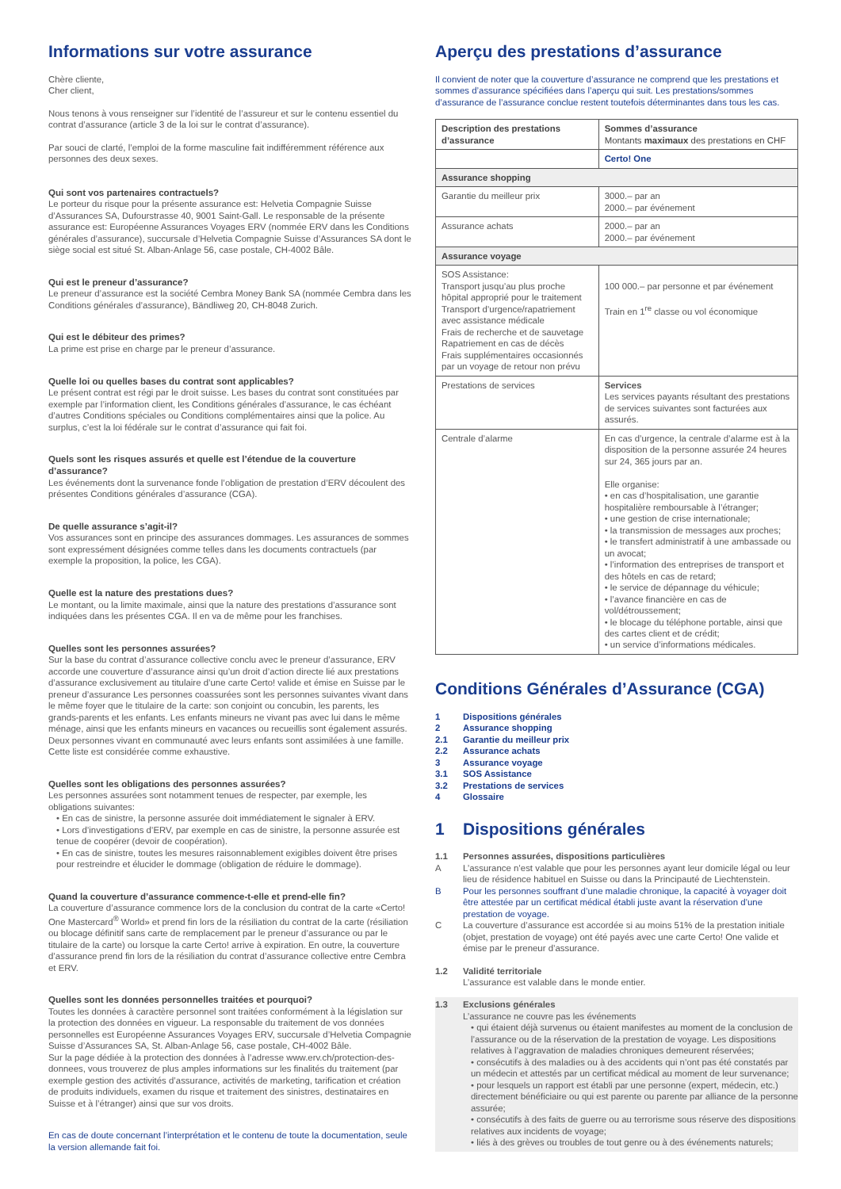Informations sur votre assurance
Chère cliente,
Cher client,
Nous tenons à vous renseigner sur l’identité de l’assureur et sur le contenu essentiel du contrat d’assurance (article 3 de la loi sur le contrat d’assurance).
Par souci de clarté, l’emploi de la forme masculine fait indifféremment référence aux personnes des deux sexes.
Qui sont vos partenaires contractuels?
Le porteur du risque pour la présente assurance est: Helvetia Compagnie Suisse d’Assurances SA, Dufourstrasse 40, 9001 Saint-Gall. Le responsable de la présente assurance est: Européenne Assurances Voyages ERV (nommée ERV dans les Conditions générales d’assurance), succursale d’Helvetia Compagnie Suisse d’Assurances SA dont le siège social est situé St. Alban-Anlage 56, case postale, CH-4002 Bâle.
Qui est le preneur d’assurance?
Le preneur d’assurance est la société Cembra Money Bank SA (nommée Cembra dans les Conditions générales d’assurance), Bändliweg 20, CH-8048 Zurich.
Qui est le débiteur des primes?
La prime est prise en charge par le preneur d’assurance.
Quelle loi ou quelles bases du contrat sont applicables?
Le présent contrat est régi par le droit suisse. Les bases du contrat sont constituées par exemple par l’information client, les Conditions générales d’assurance, le cas échéant d’autres Conditions spéciales ou Conditions complémentaires ainsi que la police. Au surplus, c’est la loi fédérale sur le contrat d’assurance qui fait foi.
Quels sont les risques assurés et quelle est l’étendue de la couverture d’assurance?
Les événements dont la survenance fonde l’obligation de prestation d’ERV découlent des présentes Conditions générales d’assurance (CGA).
De quelle assurance s’agit-il?
Vos assurances sont en principe des assurances dommages. Les assurances de sommes sont expressément désignées comme telles dans les documents contractuels (par exemple la proposition, la police, les CGA).
Quelle est la nature des prestations dues?
Le montant, ou la limite maximale, ainsi que la nature des prestations d’assurance sont indiquées dans les présentes CGA. Il en va de même pour les franchises.
Quelles sont les personnes assurées?
Sur la base du contrat d’assurance collective conclu avec le preneur d’assurance, ERV accorde une couverture d’assurance ainsi qu’un droit d’action directe lié aux prestations d’assurance exclusivement au titulaire d’une carte Certo! valide et émise en Suisse par le preneur d’assurance Les personnes coassurées sont les personnes suivantes vivant dans le même foyer que le titulaire de la carte: son conjoint ou concubin, les parents, les grands-parents et les enfants. Les enfants mineurs ne vivant pas avec lui dans le même ménage, ainsi que les enfants mineurs en vacances ou recueillis sont également assurés. Deux personnes vivant en communauté avec leurs enfants sont assimilées à une famille. Cette liste est considérée comme exhaustive.
Quelles sont les obligations des personnes assurées?
Les personnes assurées sont notamment tenues de respecter, par exemple, les obligations suivantes:
• En cas de sinistre, la personne assurée doit immédiatement le signaler à ERV.
• Lors d’investigations d’ERV, par exemple en cas de sinistre, la personne assurée est tenue de coopérer (devoir de coopération).
• En cas de sinistre, toutes les mesures raisonnablement exigibles doivent être prises pour restreindre et élucider le dommage (obligation de réduire le dommage).
Quand la couverture d’assurance commence-t-elle et prend-elle fin?
La couverture d’assurance commence lors de la conclusion du contrat de la carte «Certo! One Mastercard<sup>®</sup> World» et prend fin lors de la résiliation du contrat de la carte (résiliation ou blocage définitif sans carte de remplacement par le preneur d’assurance ou par le titulaire de la carte) ou lorsque la carte Certo! arrive à expiration. En outre, la couverture d’assurance prend fin lors de la résiliation du contrat d’assurance collective entre Cembra et ERV.
Quelles sont les données personnelles traitées et pourquoi?
Toutes les données à caractère personnel sont traitées conformément à la législation sur la protection des données en vigueur. La responsable du traitement de vos données personnelles est Européenne Assurances Voyages ERV, succursale d’Helvetia Compagnie Suisse d’Assurances SA, St. Alban-Anlage 56, case postale, CH-4002 Bâle.
Sur la page dédiée à la protection des données à l’adresse www.erv.ch/protection-des-donnees, vous trouverez de plus amples informations sur les finalités du traitement (par exemple gestion des activités d’assurance, activités de marketing, tarification et création de produits individuels, examen du risque et traitement des sinistres, destinataires en Suisse et à l’étranger) ainsi que sur vos droits.
En cas de doute concernant l’interprétation et le contenu de toute la documentation, seule la version allemande fait foi.
Aperçu des prestations d’assurance
Il convient de noter que la couverture d’assurance ne comprend que les prestations et sommes d’assurance spécifiées dans l’aperçu qui suit. Les prestations/sommes d’assurance de l’assurance conclue restent toutefois déterminantes dans tous les cas.
| Description des prestations d’assurance | Sommes d’assurance Montants maximaux des prestations en CHF |
| --- | --- |
| | Certo! One |
| Assurance shopping | |
| Garantie du meilleur prix | 3000.– par an 2000.– par événement |
| Assurance achats | 2000.– par an 2000.– par événement |
| Assurance voyage | |
| SOS Assistance: Transport jusqu’au plus proche hôpital approprié pour le traitement Transport d’urgence/rapatriement avec assistance médicale Frais de recherche et de sauvetage Rapatriement en cas de décès Frais supplémentaires occasionnés par un voyage de retour non prévu | 100 000.– par personne et par événement Train en 1<sup>re</sup> classe ou vol économique |
| Prestations de services | Services Les services payants résultant des prestations de services suivantes sont facturées aux assurés. |
| Centrale d’alarme | En cas d’urgence, la centrale d’alarme est à la disposition de la personne assurée 24 heures sur 24, 365 jours par an. Elle organise: • en cas d’hospitalisation, une garantie hospitalière remboursable à l’étranger; • une gestion de crise internationale; • la transmission de messages aux proches; • le transfert administratif à une ambassade ou un avocat; • l’information des entreprises de transport et des hôtels en cas de retard; • le service de dépannage du véhicule; • l’avance financière en cas de vol/détroussement; • le blocage du téléphone portable, ainsi que des cartes client et de crédit; • un service d’informations médicales. |
Conditions Générales d’Assurance (CGA)
| 1 | Dispositions générales |
| 2 | Assurance shopping |
| 2.1 | Garantie du meilleur prix |
| 2.2 | Assurance achats |
| 3 | Assurance voyage |
| 3.1 | SOS Assistance |
| 3.2 | Prestations de services |
| 4 | Glossaire |
1 Dispositions générales
1.1 Personnes assurées, dispositions particulières
A L’assurance n’est valable que pour les personnes ayant leur domicile légal ou leur lieu de résidence habituel en Suisse ou dans la Principauté de Liechtenstein.
B Pour les personnes souffrant d’une maladie chronique, la capacité à voyager doit être attestée par un certificat médical établi juste avant la réservation d’une prestation de voyage.
C La couverture d’assurance est accordée si au moins 51% de la prestation initiale (objet, prestation de voyage) ont été payés avec une carte Certo! One valide et émise par le preneur d’assurance.
1.2 Validité territoriale
L’assurance est valable dans le monde entier.
1.3 Exclusions générales
L’assurance ne couvre pas les événements
• qui étaient déjà survenus ou étaient manifestes au moment de la conclusion de l’assurance ou de la réservation de la prestation de voyage. Les dispositions relatives à l’aggravation de maladies chroniques demeurent réservées;
• consécutifs à des maladies ou à des accidents qui n’ont pas été constatés par un médecin et attestés par un certificat médical au moment de leur survenance;
• pour lesquels un rapport est établi par une personne (expert, médecin, etc.) directement bénéficiaire ou qui est parente ou parente par alliance de la personne assurée;
• consécutifs à des faits de guerre ou au terrorisme sous réserve des dispositions relatives aux incidents de voyage;
• liés à des grèves ou troubles de tout genre ou à des événements naturels;